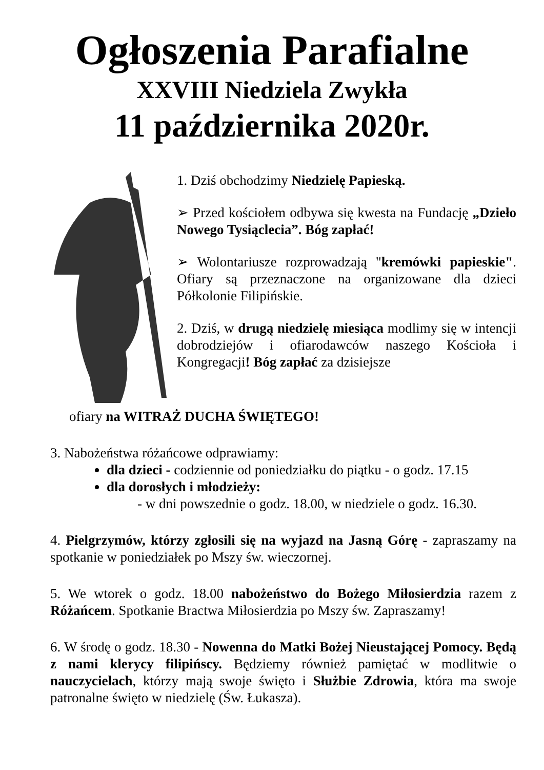Ogłoszenia Parafialne
XXVIII Niedziela Zwykła
11 października 2020r.
1. Dziś obchodzimy Niedzielę Papieską.
➢ Przed kościołem odbywa się kwesta na Fundację „Dzieło Nowego Tysiąclecia”. Bóg zapłać!
➢ Wolontariusze rozprowadzają "kremówki papieskie". Ofiary są przeznaczone na organizowane dla dzieci Półkolonie Filipińskie.
2. Dziś, w drugą niedzielę miesiąca modlimy się w intencji dobrodziejów i ofiarodawców naszego Kościoła i Kongregacji! Bóg zapłać za dzisiejsze
ofiary na WITRAŻ DUCHA ŚWIĘTEGO!
3. Nabożeństwa różańcowe odprawiamy:
dla dzieci - codziennie od poniedziałku do piątku - o godz. 17.15
dla dorosłych i młodzieży:
- w dni powszednie o godz. 18.00, w niedziele o godz. 16.30.
4. Pielgrzymów, którzy zgłosili się na wyjazd na Jasną Górę - zapraszamy na spotkanie w poniedziałek po Mszy św. wieczornej.
5. We wtorek o godz. 18.00 nabożeństwo do Bożego Miłosierdzia razem z Różańcem. Spotkanie Bractwa Miłosierdzia po Mszy św. Zapraszamy!
6. W środę o godz. 18.30 - Nowenna do Matki Bożej Nieustającej Pomocy. Będą z nami klerycy filipińscy. Będziemy również pamiętać w modlitwie o nauczycielach, którzy mają swoje święto i Służbie Zdrowia, która ma swoje patronalne święto w niedzielę (Św. Łukasza).